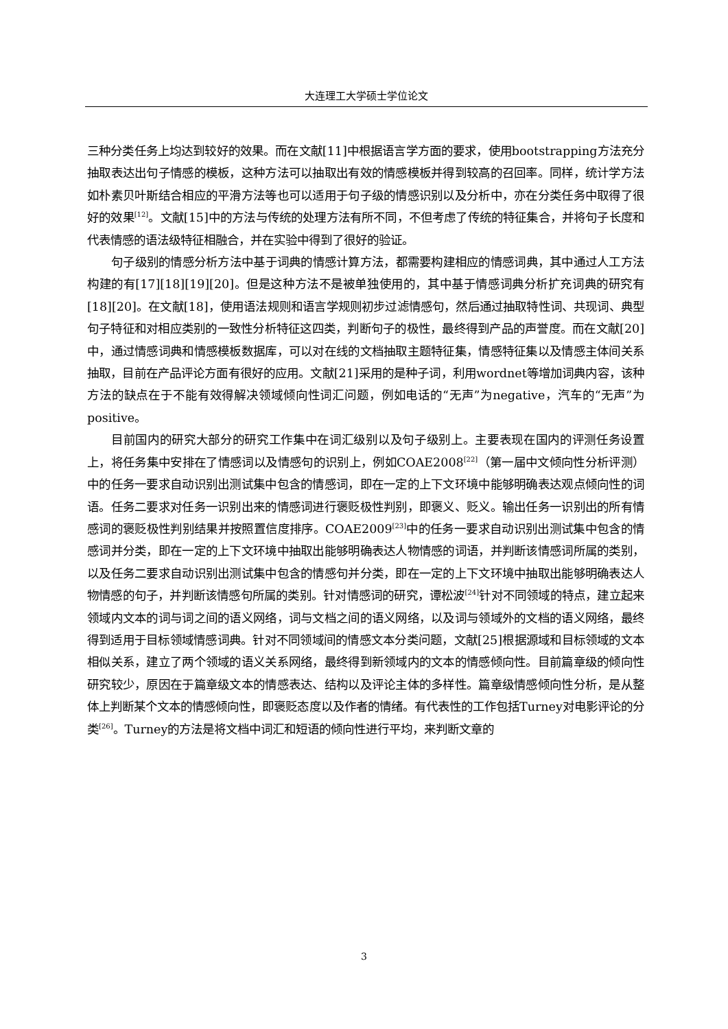大连理工大学硕士学位论文
三种分类任务上均达到较好的效果。而在文献[11]中根据语言学方面的要求，使用bootstrapping方法充分抽取表达出句子情感的模板，这种方法可以抽取出有效的情感模板并得到较高的召回率。同样，统计学方法如朴素贝叶斯结合相应的平滑方法等也可以适用于句子级的情感识别以及分析中，亦在分类任务中取得了很好的效果<sup>[12]</sup>。文献[15]中的方法与传统的处理方法有所不同，不但考虑了传统的特征集合，并将句子长度和代表情感的语法级特征相融合，并在实验中得到了很好的验证。
句子级别的情感分析方法中基于词典的情感计算方法，都需要构建相应的情感词典，其中通过人工方法构建的有[17][18][19][20]。但是这种方法不是被单独使用的，其中基于情感词典分析扩充词典的研究有[18][20]。在文献[18]，使用语法规则和语言学规则初步过滤情感句，然后通过抽取特性词、共现词、典型句子特征和对相应类别的一致性分析特征这四类，判断句子的极性，最终得到产品的声誉度。而在文献[20]中，通过情感词典和情感模板数据库，可以对在线的文档抽取主题特征集，情感特征集以及情感主体间关系抽取，目前在产品评论方面有很好的应用。文献[21]采用的是种子词，利用wordnet等增加词典内容，该种方法的缺点在于不能有效得解决领域倾向性词汇问题，例如电话的“无声”为negative，汽车的“无声”为positive。
目前国内的研究大部分的研究工作集中在词汇级别以及句子级别上。主要表现在国内的评测任务设置上，将任务集中安排在了情感词以及情感句的识别上，例如COAE2008<sup>[22]</sup>（第一届中文倾向性分析评测）中的任务一要求自动识别出测试集中包含的情感词，即在一定的上下文环境中能够明确表达观点倾向性的词语。任务二要求对任务一识别出来的情感词进行褒贬极性判别，即褒义、贬义。输出任务一识别出的所有情感词的褒贬极性判别结果并按照置信度排序。COAE2009<sup>[23]</sup>中的任务一要求自动识别出测试集中包含的情感词并分类，即在一定的上下文环境中抽取出能够明确表达人物情感的词语，并判断该情感词所属的类别，以及任务二要求自动识别出测试集中包含的情感句并分类，即在一定的上下文环境中抽取出能够明确表达人物情感的句子，并判断该情感句所属的类别。针对情感词的研究，谭松波<sup>[24]</sup>针对不同领域的特点，建立起来领域内文本的词与词之间的语义网络，词与文档之间的语义网络，以及词与领域外的文档的语义网络，最终得到适用于目标领域情感词典。针对不同领域间的情感文本分类问题，文献[25]根据源域和目标领域的文本相似关系，建立了两个领域的语义关系网络，最终得到新领域内的文本的情感倾向性。目前篇章级的倾向性研究较少，原因在于篇章级文本的情感表达、结构以及评论主体的多样性。篇章级情感倾向性分析，是从整体上判断某个文本的情感倾向性，即褒贬态度以及作者的情绪。有代表性的工作包括Turney对电影评论的分类<sup>[26]</sup>。Turney的方法是将文档中词汇和短语的倾向性进行平均，来判断文章的
3